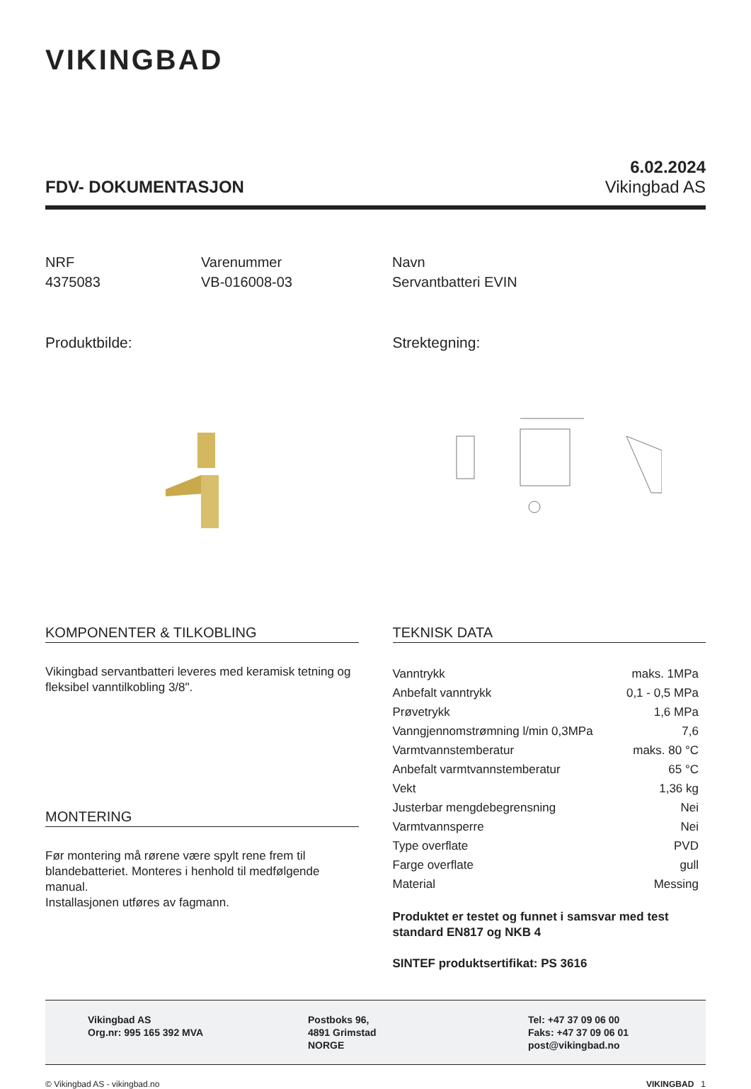VIKINGBAD
FDV- DOKUMENTASJON
6.02.2024
Vikingbad AS
NRF
4375083
Varenummer
VB-016008-03
Navn
Servantbatteri EVIN
Produktbilde: Strektegning:
KOMPONENTER & TILKOBLING
Vikingbad servantbatteri leveres med keramisk tetning og fleksibel vanntilkobling 3/8".
MONTERING
Før montering må rørene være spylt rene frem til blandebatteriet. Monteres i henhold til medfølgende manual.
Installasjonen utføres av fagmann.
TEKNISK DATA
| Vanntrykk | maks. 1MPa |
| Anbefalt vanntrykk | 0,1 - 0,5 MPa |
| Prøvetrykk | 1,6 MPa |
| Vanngjennomstrømning l/min 0,3MPa | 7,6 |
| Varmtvannstemberatur | maks. 80 °C |
| Anbefalt varmtvannstemberatur | 65 °C |
| Vekt | 1,36 kg |
| Justerbar mengdebegrensning | Nei |
| Varmtvannsperre | Nei |
| Type overflate | PVD |
| Farge overflate | gull |
| Material | Messing |
Produktet er testet og funnet i samsvar med test standard EN817 og NKB 4
SINTEF produktsertifikat: PS 3616
Vikingbad AS
Org.nr: 995 165 392 MVA
Postboks 96,
4891 Grimstad
NORGE
Tel: +47 37 09 06 00
Faks: +47 37 09 06 01
post@vikingbad.no
© Vikingbad AS - vikingbad.no VIKINGBAD 1